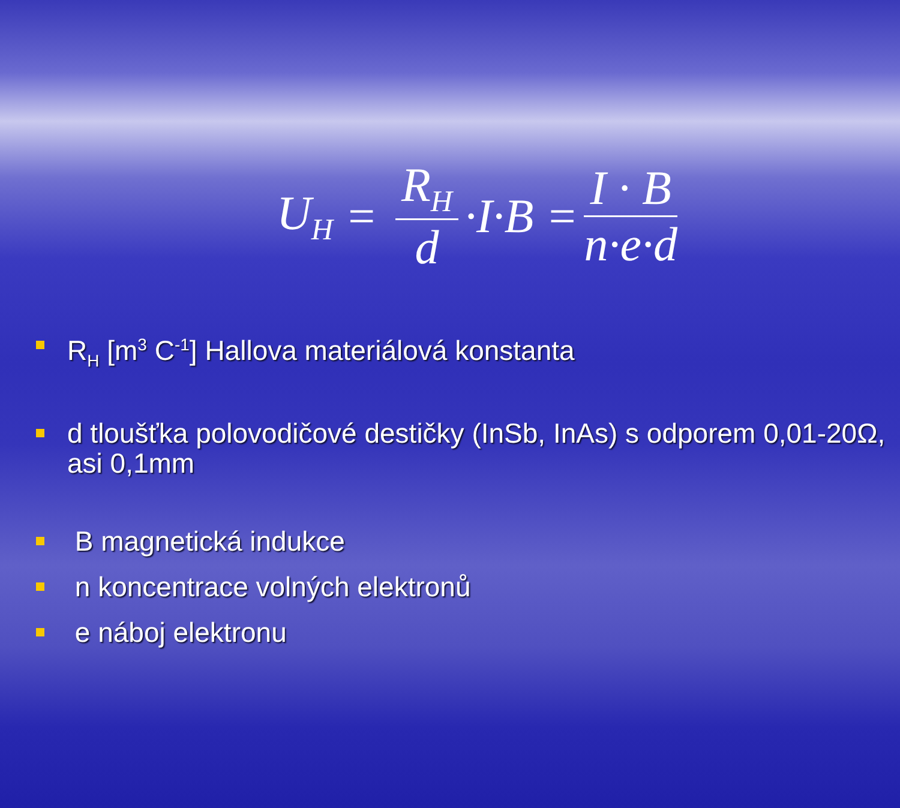U<sub>H</sub> = R<sub>H</sub> d ·I·B = I · B n·e·d
R<sub>H</sub> [m<sup>3</sup> C<sup>-1</sup>] Hallova materiálová konstanta
d tloušťka polovodičové destičky (InSb, InAs) s odporem 0,01-20Ω, asi 0,1mm
B magnetická indukce
n koncentrace volných elektronů
e náboj elektronu